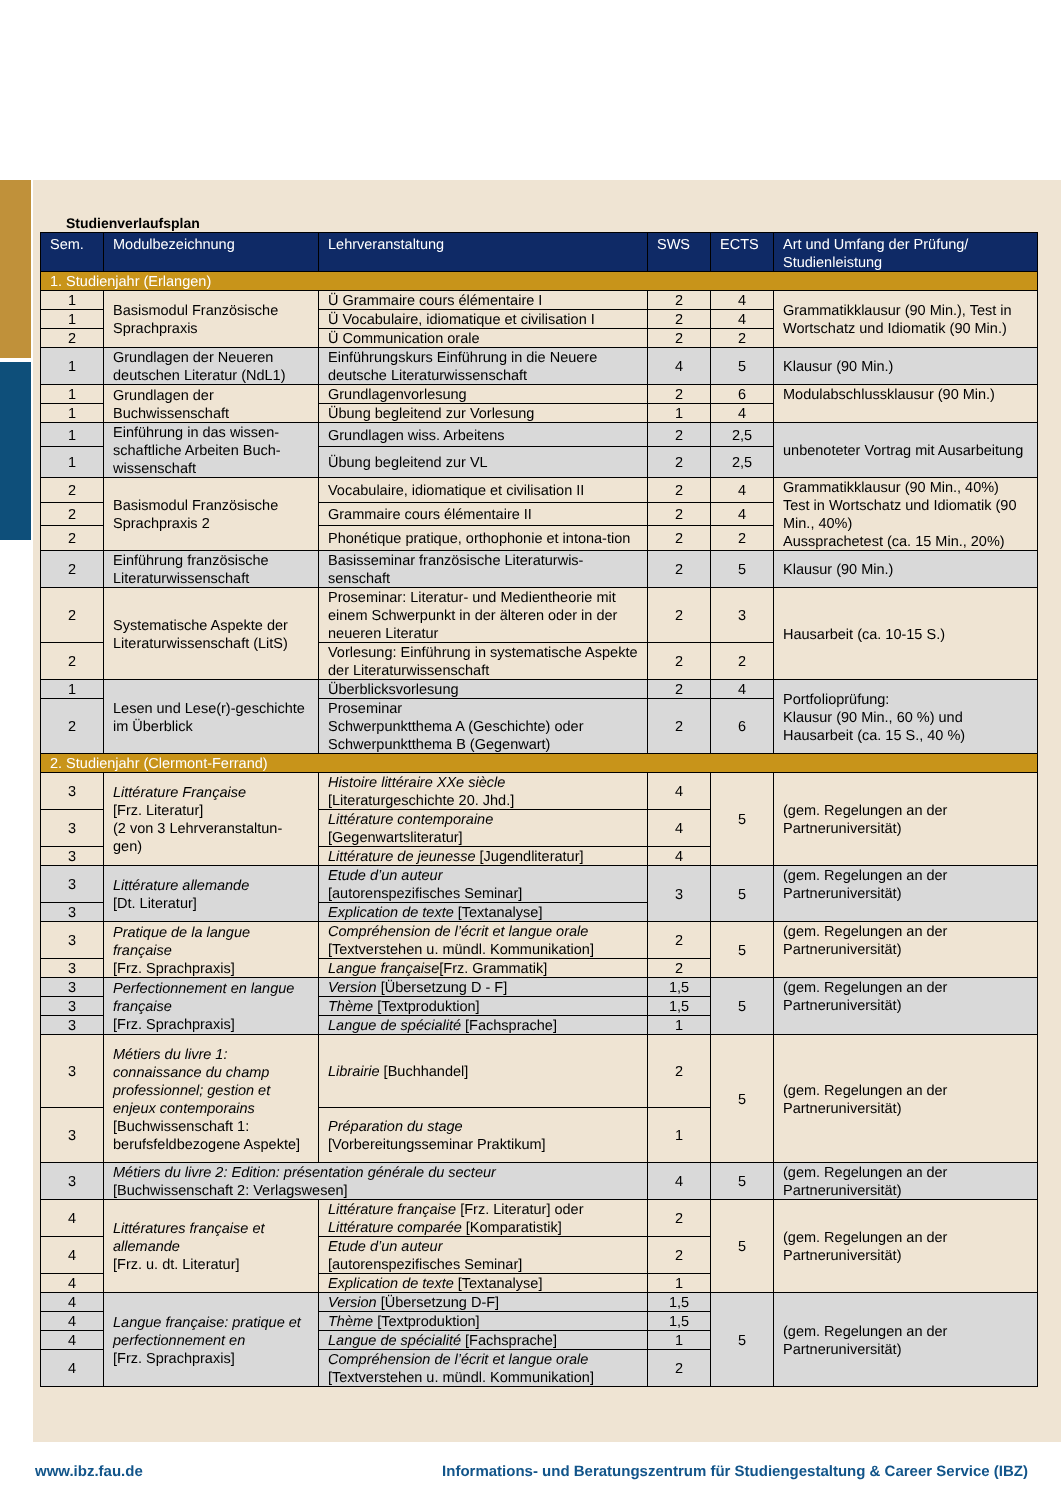Studienverlaufsplan
| Sem. | Modulbezeichnung | Lehrveranstaltung | SWS | ECTS | Art und Umfang der Prüfung/ Studienleistung |
| --- | --- | --- | --- | --- | --- |
| 1. Studienjahr (Erlangen) | | | | | |
| 1 | Basismodul Französische Sprachpraxis | Ü Grammaire cours élémentaire I | 2 | 4 | Grammatikklausur (90 Min.), Test in Wortschatz und Idiomatik (90 Min.) |
| 1 | | Ü Vocabulaire, idiomatique et civilisation I | 2 | 4 | |
| 2 | | Ü Communication orale | 2 | 2 | |
| 1 | Grundlagen der Neueren deutschen Literatur (NdL1) | Einführungskurs Einführung in die Neuere deutsche Literaturwissenschaft | 4 | 5 | Klausur (90 Min.) |
| 1 | Grundlagen der Buchwissenschaft | Grundlagenvorlesung | 2 | 6 | Modulabschlussklausur (90 Min.) |
| 1 | | Übung begleitend zur Vorlesung | 1 | 4 | |
| 1 | Einführung in das wissen-schaftliche Arbeiten Buch-wissenschaft | Grundlagen wiss. Arbeitens | 2 | 2,5 | unbenoteter Vortrag mit Ausarbeitung |
| 1 | | Übung begleitend zur VL | 2 | 2,5 | |
| 2 | Basismodul Französische Sprachpraxis 2 | Vocabulaire, idiomatique et civilisation II | 2 | 4 | Grammatikklausur (90 Min., 40%) Test in Wortschatz und Idiomatik (90 Min., 40%) Aussprachetest (ca. 15 Min., 20%) |
| 2 | | Grammaire cours élémentaire II | 2 | 4 | |
| 2 | | Phonétique pratique, orthophonie et intona-tion | 2 | 2 | |
| 2 | Einführung französische Literaturwissenschaft | Basisseminar französische Literaturwis-senschaft | 2 | 5 | Klausur (90 Min.) |
| 2 | Systematische Aspekte der Literaturwissenschaft (LitS) | Proseminar: Literatur- und Medientheorie mit einem Schwerpunkt in der älteren oder in der neueren Literatur | 2 | 3 | Hausarbeit (ca. 10-15 S.) |
| 2 | | Vorlesung: Einführung in systematische Aspekte der Literaturwissenschaft | 2 | 2 | |
| 1 | Lesen und Lese(r)-geschichte im Überblick | Überblicksvorlesung | 2 | 4 | Portfolioprüfung: Klausur (90 Min., 60 %) und Hausarbeit (ca. 15 S., 40 %) |
| 2 | | Proseminar Schwerpunktthema A (Geschichte) oder Schwerpunktthema B (Gegenwart) | 2 | 6 | |
| 2. Studienjahr (Clermont-Ferrand) | | | | | |
| 3 | Littérature Française [Frz. Literatur] (2 von 3 Lehrveranstaltun-gen) | Histoire littéraire XXe siècle [Literaturgeschichte 20. Jhd.] | 4 | 5 | (gem. Regelungen an der Partneruniversität) |
| 3 | | Littérature contemporaine [Gegenwartsliteratur] | 4 | | |
| 3 | | Littérature de jeunesse [Jugendliteratur] | 4 | | |
| 3 | Littérature allemande [Dt. Literatur] | Etude d’un auteur [autorenspezifisches Seminar] | 3 | 5 | (gem. Regelungen an der Partneruniversität) |
| 3 | | Explication de texte [Textanalyse] | | | |
| 3 | Pratique de la langue française [Frz. Sprachpraxis] | Compréhension de l’écrit et langue orale [Textverstehen u. mündl. Kommunikation] | 2 | 5 | (gem. Regelungen an der Partneruniversität) |
| 3 | | Langue française [Frz. Grammatik] | 2 | | |
| 3 | Perfectionnement en langue française [Frz. Sprachpraxis] | Version [Übersetzung D - F] | 1,5 | 5 | (gem. Regelungen an der Partneruniversität) |
| 3 | | Thème [Textproduktion] | 1,5 | | |
| 3 | | Langue de spécialité [Fachsprache] | 1 | | |
| 3 | Métiers du livre 1: connaissance du champ professionnel; gestion et enjeux contemporains [Buchwissenschaft 1: berufsfeldbezogene Aspekte] | Librairie [Buchhandel] | 2 | 5 | (gem. Regelungen an der Partneruniversität) |
| 3 | | Préparation du stage [Vorbereitungsseminar Praktikum] | 1 | | |
| 3 | Métiers du livre 2: Edition: présentation générale du secteur [Buchwissenschaft 2: Verlagswesen] | | 4 | 5 | (gem. Regelungen an der Partneruniversität) |
| 4 | Littératures française et allemande [Frz. u. dt. Literatur] | Littérature française [Frz. Literatur] oder Littérature comparée [Komparatistik] | 2 | 5 | (gem. Regelungen an der Partneruniversität) |
| 4 | | Etude d’un auteur [autorenspezifisches Seminar] | 2 | | |
| 4 | | Explication de texte [Textanalyse] | 1 | | |
| 4 | Langue française: pratique et perfectionnement en [Frz. Sprachpraxis] | Version [Übersetzung D-F] | 1,5 | 5 | (gem. Regelungen an der Partneruniversität) |
| 4 | | Thème [Textproduktion] | 1,5 | | |
| 4 | | Langue de spécialité [Fachsprache] | 1 | | |
| 4 | | Compréhension de l’écrit et langue orale [Textverstehen u. mündl. Kommunikation] | 2 | | |
www.ibz.fau.de Informations- und Beratungszentrum für Studiengestaltung & Career Service (IBZ)